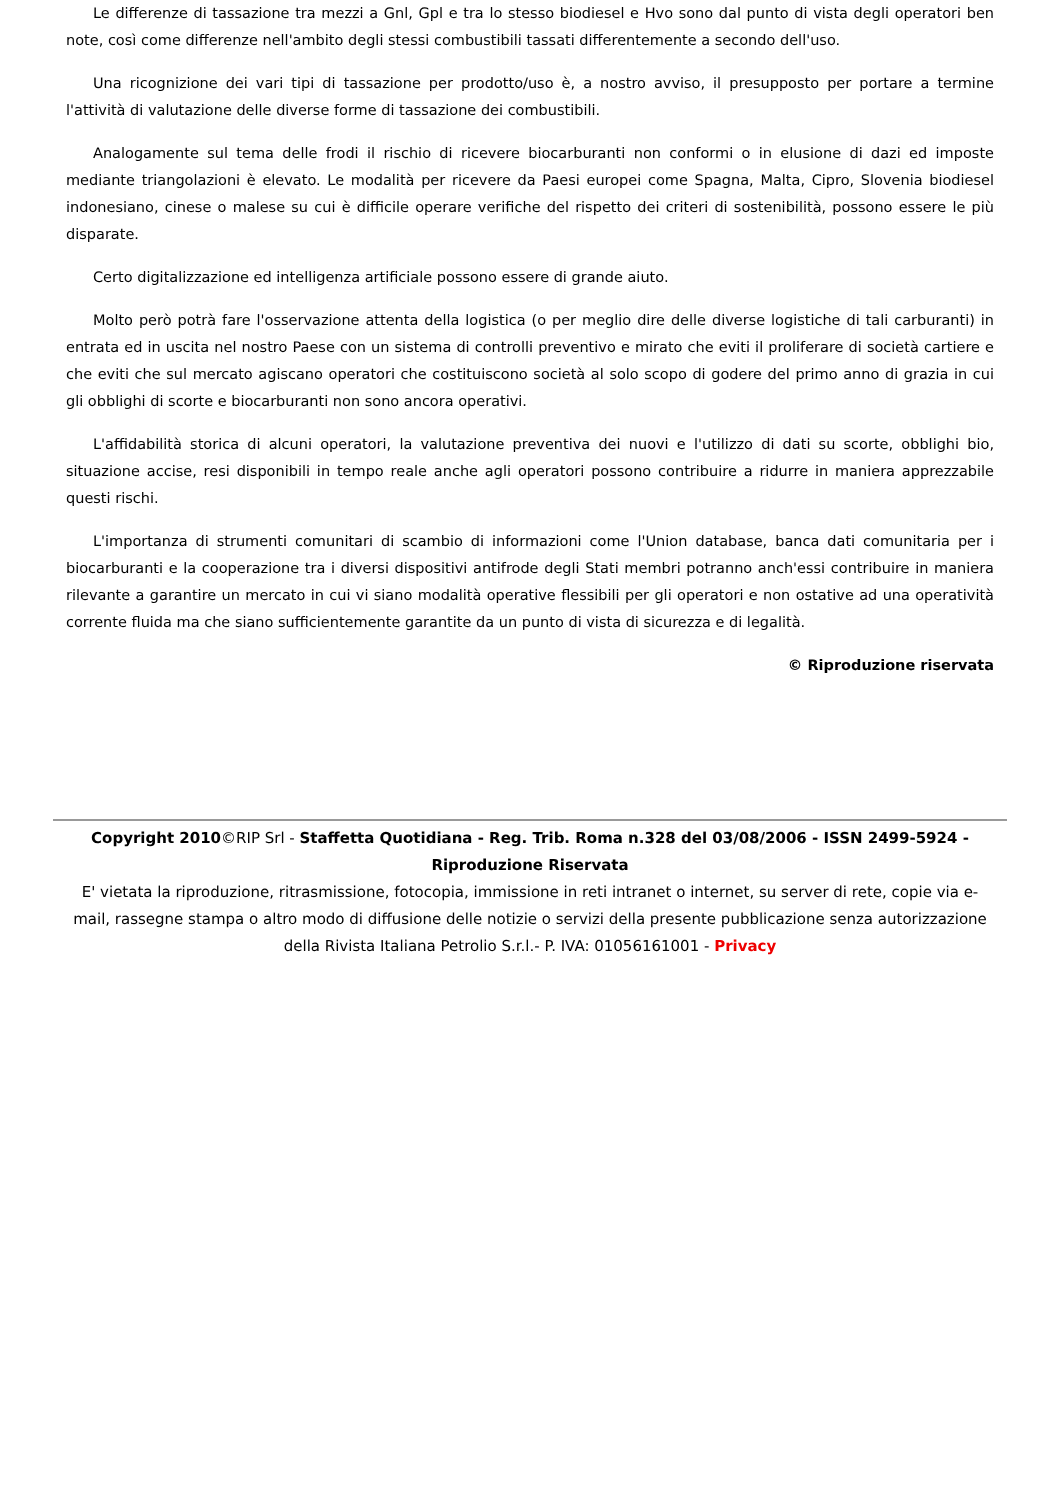Le differenze di tassazione tra mezzi a Gnl, Gpl e tra lo stesso biodiesel e Hvo sono dal punto di vista degli operatori ben note, così come differenze nell'ambito degli stessi combustibili tassati differentemente a secondo dell'uso.
Una ricognizione dei vari tipi di tassazione per prodotto/uso è, a nostro avviso, il presupposto per portare a termine l'attività di valutazione delle diverse forme di tassazione dei combustibili.
Analogamente sul tema delle frodi il rischio di ricevere biocarburanti non conformi o in elusione di dazi ed imposte mediante triangolazioni è elevato. Le modalità per ricevere da Paesi europei come Spagna, Malta, Cipro, Slovenia biodiesel indonesiano, cinese o malese su cui è difficile operare verifiche del rispetto dei criteri di sostenibilità, possono essere le più disparate.
Certo digitalizzazione ed intelligenza artificiale possono essere di grande aiuto.
Molto però potrà fare l'osservazione attenta della logistica (o per meglio dire delle diverse logistiche di tali carburanti) in entrata ed in uscita nel nostro Paese con un sistema di controlli preventivo e mirato che eviti il proliferare di società cartiere e che eviti che sul mercato agiscano operatori che costituiscono società al solo scopo di godere del primo anno di grazia in cui gli obblighi di scorte e biocarburanti non sono ancora operativi.
L'affidabilità storica di alcuni operatori, la valutazione preventiva dei nuovi e l'utilizzo di dati su scorte, obblighi bio, situazione accise, resi disponibili in tempo reale anche agli operatori possono contribuire a ridurre in maniera apprezzabile questi rischi.
L'importanza di strumenti comunitari di scambio di informazioni come l'Union database, banca dati comunitaria per i biocarburanti e la cooperazione tra i diversi dispositivi antifrode degli Stati membri potranno anch'essi contribuire in maniera rilevante a garantire un mercato in cui vi siano modalità operative flessibili per gli operatori e non ostative ad una operatività corrente fluida ma che siano sufficientemente garantite da un punto di vista di sicurezza e di legalità.
© Riproduzione riservata
Copyright 2010©RIP Srl - Staffetta Quotidiana - Reg. Trib. Roma n.328 del 03/08/2006 - ISSN 2499-5924 - Riproduzione Riservata
E' vietata la riproduzione, ritrasmissione, fotocopia, immissione in reti intranet o internet, su server di rete, copie via e-mail, rassegne stampa o altro modo di diffusione delle notizie o servizi della presente pubblicazione senza autorizzazione della Rivista Italiana Petrolio S.r.l.- P. IVA: 01056161001 - Privacy